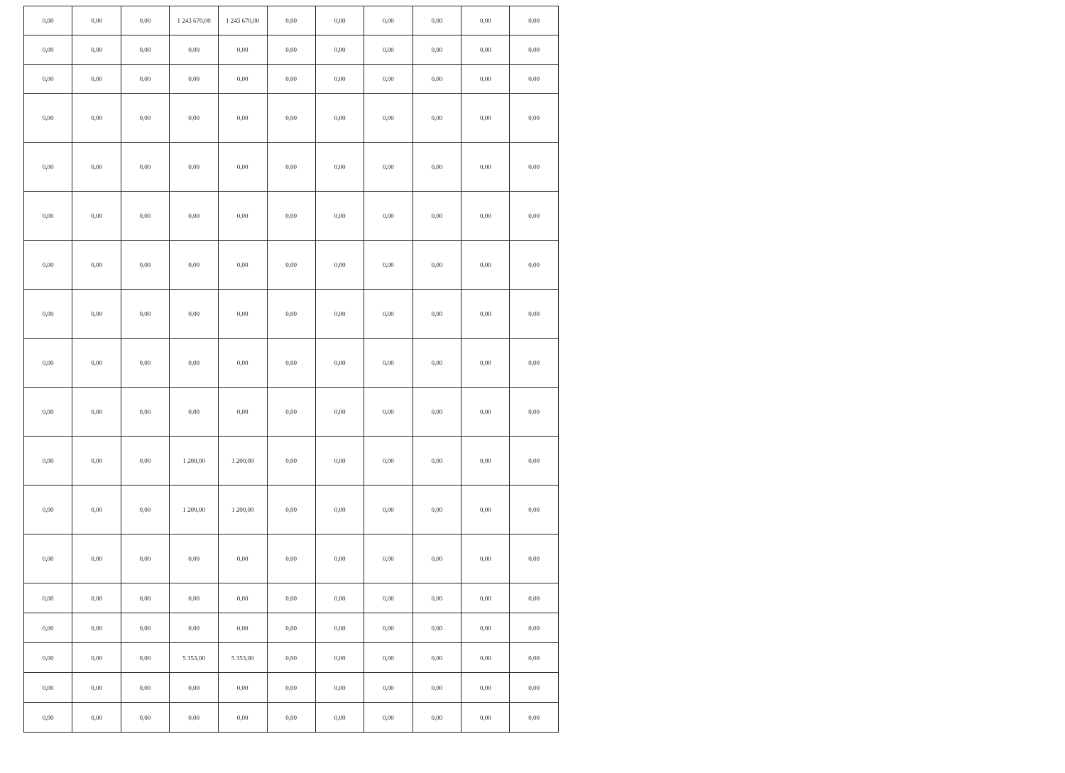| 0,00 | 0,00 | 0,00 | 1 243 670,00 | 1 243 670,00 | 0,00 | 0,00 | 0,00 | 0,00 | 0,00 | 0,00 |
| 0,00 | 0,00 | 0,00 | 0,00 | 0,00 | 0,00 | 0,00 | 0,00 | 0,00 | 0,00 | 0,00 |
| 0,00 | 0,00 | 0,00 | 0,00 | 0,00 | 0,00 | 0,00 | 0,00 | 0,00 | 0,00 | 0,00 |
| 0,00 | 0,00 | 0,00 | 0,00 | 0,00 | 0,00 | 0,00 | 0,00 | 0,00 | 0,00 | 0,00 |
| 0,00 | 0,00 | 0,00 | 0,00 | 0,00 | 0,00 | 0,00 | 0,00 | 0,00 | 0,00 | 0,00 |
| 0,00 | 0,00 | 0,00 | 0,00 | 0,00 | 0,00 | 0,00 | 0,00 | 0,00 | 0,00 | 0,00 |
| 0,00 | 0,00 | 0,00 | 0,00 | 0,00 | 0,00 | 0,00 | 0,00 | 0,00 | 0,00 | 0,00 |
| 0,00 | 0,00 | 0,00 | 0,00 | 0,00 | 0,00 | 0,00 | 0,00 | 0,00 | 0,00 | 0,00 |
| 0,00 | 0,00 | 0,00 | 0,00 | 0,00 | 0,00 | 0,00 | 0,00 | 0,00 | 0,00 | 0,00 |
| 0,00 | 0,00 | 0,00 | 0,00 | 0,00 | 0,00 | 0,00 | 0,00 | 0,00 | 0,00 | 0,00 |
| 0,00 | 0,00 | 0,00 | 1 200,00 | 1 200,00 | 0,00 | 0,00 | 0,00 | 0,00 | 0,00 | 0,00 |
| 0,00 | 0,00 | 0,00 | 1 200,00 | 1 200,00 | 0,00 | 0,00 | 0,00 | 0,00 | 0,00 | 0,00 |
| 0,00 | 0,00 | 0,00 | 0,00 | 0,00 | 0,00 | 0,00 | 0,00 | 0,00 | 0,00 | 0,00 |
| 0,00 | 0,00 | 0,00 | 0,00 | 0,00 | 0,00 | 0,00 | 0,00 | 0,00 | 0,00 | 0,00 |
| 0,00 | 0,00 | 0,00 | 0,00 | 0,00 | 0,00 | 0,00 | 0,00 | 0,00 | 0,00 | 0,00 |
| 0,00 | 0,00 | 0,00 | 5 353,00 | 5 353,00 | 0,00 | 0,00 | 0,00 | 0,00 | 0,00 | 0,00 |
| 0,00 | 0,00 | 0,00 | 0,00 | 0,00 | 0,00 | 0,00 | 0,00 | 0,00 | 0,00 | 0,00 |
| 0,00 | 0,00 | 0,00 | 0,00 | 0,00 | 0,00 | 0,00 | 0,00 | 0,00 | 0,00 | 0,00 |